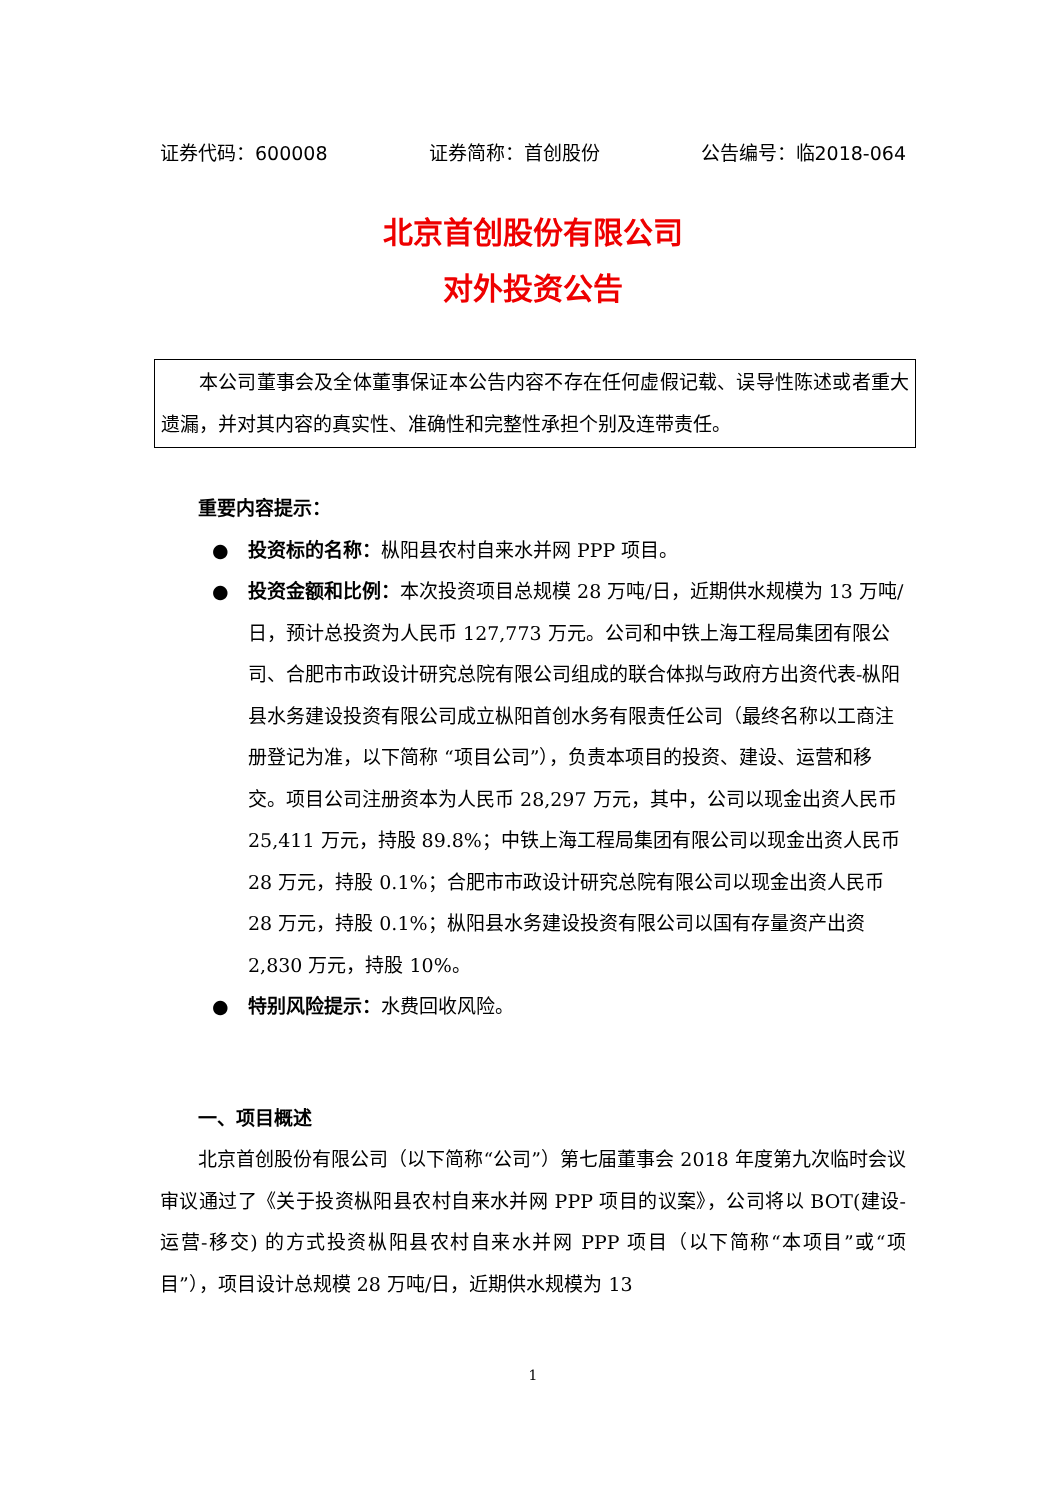证券代码：600008 证券简称：首创股份 公告编号：临2018-064
北京首创股份有限公司
对外投资公告
本公司董事会及全体董事保证本公告内容不存在任何虚假记载、误导性陈述或者重大遗漏，并对其内容的真实性、准确性和完整性承担个别及连带责任。
重要内容提示：
● 投资标的名称：枞阳县农村自来水并网 PPP 项目。
● 投资金额和比例：本次投资项目总规模 28 万吨/日，近期供水规模为 13 万吨/日，预计总投资为人民币 127,773 万元。公司和中铁上海工程局集团有限公司、合肥市市政设计研究总院有限公司组成的联合体拟与政府方出资代表-枞阳县水务建设投资有限公司成立枞阳首创水务有限责任公司（最终名称以工商注册登记为准，以下简称 “项目公司”），负责本项目的投资、建设、运营和移交。项目公司注册资本为人民币 28,297 万元，其中，公司以现金出资人民币 25,411 万元，持股 89.8%；中铁上海工程局集团有限公司以现金出资人民币 28 万元，持股 0.1%；合肥市市政设计研究总院有限公司以现金出资人民币 28 万元，持股 0.1%；枞阳县水务建设投资有限公司以国有存量资产出资 2,830 万元，持股 10%。
● 特别风险提示：水费回收风险。
一、项目概述
北京首创股份有限公司（以下简称“公司”）第七届董事会 2018 年度第九次临时会议审议通过了《关于投资枞阳县农村自来水并网 PPP 项目的议案》，公司将以 BOT(建设-运营-移交) 的方式投资枞阳县农村自来水并网 PPP 项目（以下简称“本项目”或“项目”），项目设计总规模 28 万吨/日，近期供水规模为 13
1